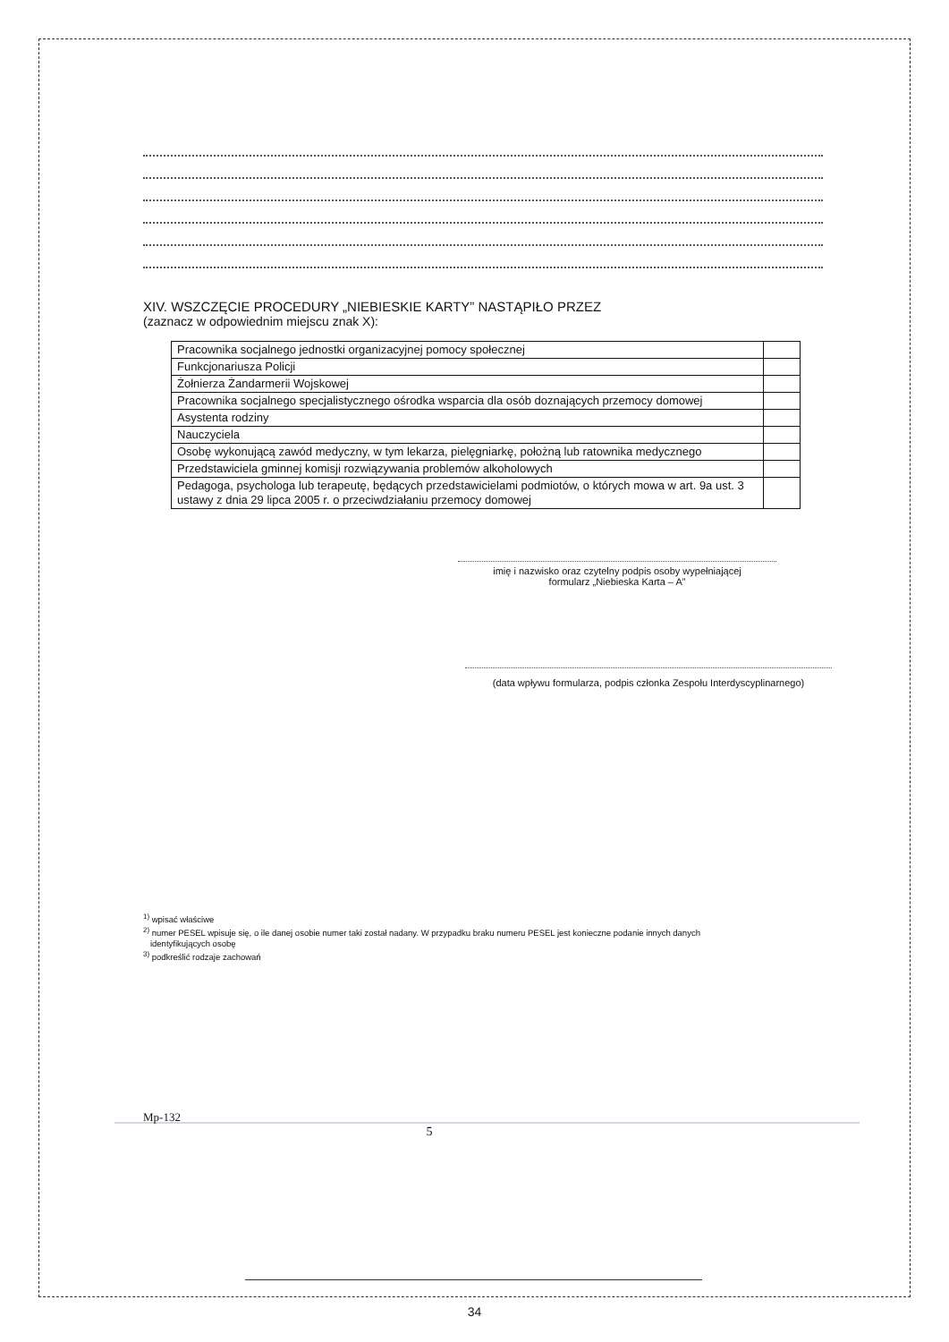XIV. WSZCZĘCIE PROCEDURY „NIEBIESKIE KARTY” NASTĄPIŁO PRZEZ
(zaznacz w odpowiednim miejscu znak X):
| Pracownika socjalnego jednostki organizacyjnej pomocy społecznej | |
| Funkcjonariusza Policji | |
| Żołnierza Żandarmerii Wojskowej | |
| Pracownika socjalnego specjalistycznego ośrodka wsparcia dla osób doznających przemocy domowej | |
| Asystenta rodziny | |
| Nauczyciela | |
| Osobę wykonującą zawód medyczny, w tym lekarza, pielęgniarkę, położną lub ratownika medycznego | |
| Przedstawiciela gminnej komisji rozwiązywania problemów alkoholowych | |
| Pedagoga, psychologa lub terapeutę, będących przedstawicielami podmiotów, o których mowa w art. 9a ust. 3 ustawy z dnia 29 lipca 2005 r. o przeciwdziałaniu przemocy domowej | |
imię i nazwisko oraz czytelny podpis osoby wypełniającej
formularz „Niebieska Karta – A”
(data wpływu formularza, podpis członka Zespołu Interdyscyplinarnego)
<sup>1)</sup> wpisać właściwe
<sup>2)</sup> numer PESEL wpisuje się, o ile danej osobie numer taki został nadany. W przypadku braku numeru PESEL jest konieczne podanie innych danych
identyfikujących osobę
<sup>3)</sup> podkreślić rodzaje zachowań
Mp-132
5
34